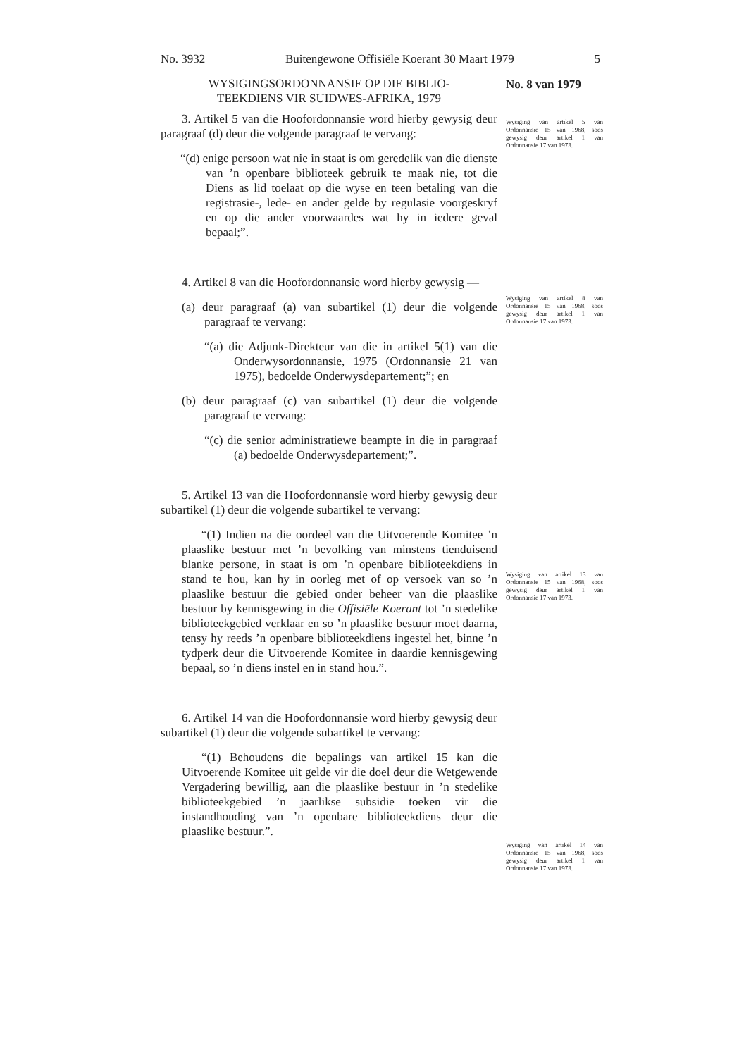No. 3932 Buitengewone Offisiële Koerant 30 Maart 1979 5
No. 8 van 1979
WYSIGINGSORDONNANSIE OP DIE BIBLIO-
TEEKDIENS VIR SUIDWES-AFRIKA, 1979
3. Artikel 5 van die Hoofordonnansie word hierby gewysig deur paragraaf (d) deur die volgende paragraaf te vervang:
“(d) enige persoon wat nie in staat is om geredelik van die dienste van ’n openbare biblioteek gebruik te maak nie, tot die Diens as lid toelaat op die wyse en teen betaling van die registrasie-, lede- en ander gelde by regulasie voorgeskryf en op die ander voorwaardes wat hy in iedere geval bepaal;”.
4. Artikel 8 van die Hoofordonnansie word hierby gewysig —
(a) deur paragraaf (a) van subartikel (1) deur die volgende paragraaf te vervang:
“(a) die Adjunk-Direkteur van die in artikel 5(1) van die Onderwysordonnansie, 1975 (Ordonnansie 21 van 1975), bedoelde Onderwysdepartement;”; en
(b) deur paragraaf (c) van subartikel (1) deur die volgende paragraaf te vervang:
“(c) die senior administratiewe beampte in die in paragraaf (a) bedoelde Onderwysdepartement;”.
5. Artikel 13 van die Hoofordonnansie word hierby gewysig deur subartikel (1) deur die volgende subartikel te vervang:
“(1) Indien na die oordeel van die Uitvoerende Komitee ’n plaaslike bestuur met ’n bevolking van minstens tienduisend blanke persone, in staat is om ’n openbare biblioteekdiens in stand te hou, kan hy in oorleg met of op versoek van so ’n plaaslike bestuur die gebied onder beheer van die plaaslike bestuur by kennisgewing in die Offisiële Koerant tot ’n stedelike biblioteekgebied verklaar en so ’n plaaslike bestuur moet daarna, tensy hy reeds ’n openbare biblioteekdiens ingestel het, binne ’n tydperk deur die Uitvoerende Komitee in daardie kennisgewing bepaal, so ’n diens instel en in stand hou.”.
6. Artikel 14 van die Hoofordonnansie word hierby gewysig deur subartikel (1) deur die volgende subartikel te vervang:
“(1) Behoudens die bepalings van artikel 15 kan die Uitvoerende Komitee uit gelde vir die doel deur die Wetgewende Vergadering bewillig, aan die plaaslike bestuur in ’n stedelike biblioteekgebied ’n jaarlikse subsidie toeken vir die instandhouding van ’n openbare biblioteekdiens deur die plaaslike bestuur.”.
Wysiging van artikel 5 van Ordonnansie 15 van 1968, soos gewysig deur artikel 1 van Ordonnansie 17 van 1973.
Wysiging van artikel 8 van Ordonnansie 15 van 1968, soos gewysig deur artikel 1 van Ordonnansie 17 van 1973.
Wysiging van artikel 13 van Ordonnansie 15 van 1968, soos gewysig deur artikel 1 van Ordonnansie 17 van 1973.
Wysiging van artikel 14 van Ordonnansie 15 van 1968, soos gewysig deur artikel 1 van Ordonnansie 17 van 1973.